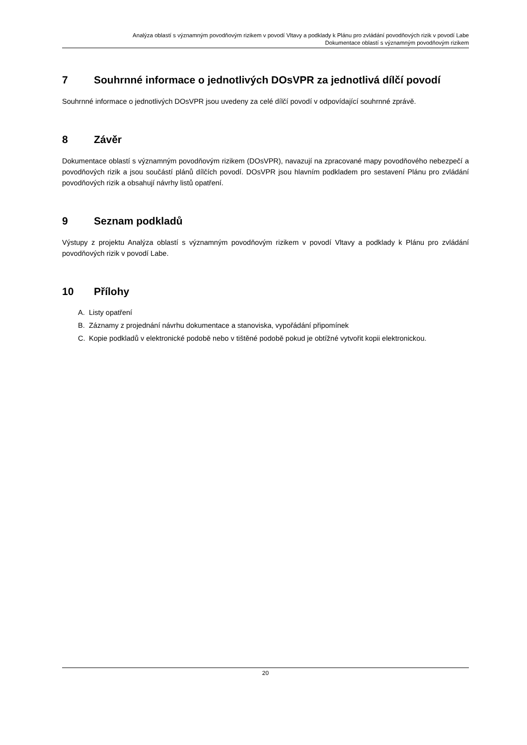Analýza oblastí s významným povodňovým rizikem v povodí Vltavy a podklady k Plánu pro zvládání povodňových rizik v povodí Labe
Dokumentace oblastí s významným povodňovým rizikem
7 Souhrnné informace o jednotlivých DOsVPR za jednotlivá dílčí povodí
Souhrnné informace o jednotlivých DOsVPR jsou uvedeny za celé dílčí povodí v odpovídající souhrnné zprávě.
8 Závěr
Dokumentace oblastí s významným povodňovým rizikem (DOsVPR), navazují na zpracované mapy povodňového nebezpečí a povodňových rizik a jsou součástí plánů dílčích povodí. DOsVPR jsou hlavním podkladem pro sestavení Plánu pro zvládání povodňových rizik a obsahují návrhy listů opatření.
9 Seznam podkladů
Výstupy z projektu Analýza oblastí s významným povodňovým rizikem v povodí Vltavy a podklady k Plánu pro zvládání povodňových rizik v povodí Labe.
10 Přílohy
A. Listy opatření
B. Záznamy z projednání návrhu dokumentace a stanoviska, vypořádání připomínek
C. Kopie podkladů v elektronické podobě nebo v tištěné podobě pokud je obtížné vytvořit kopii elektronickou.
20